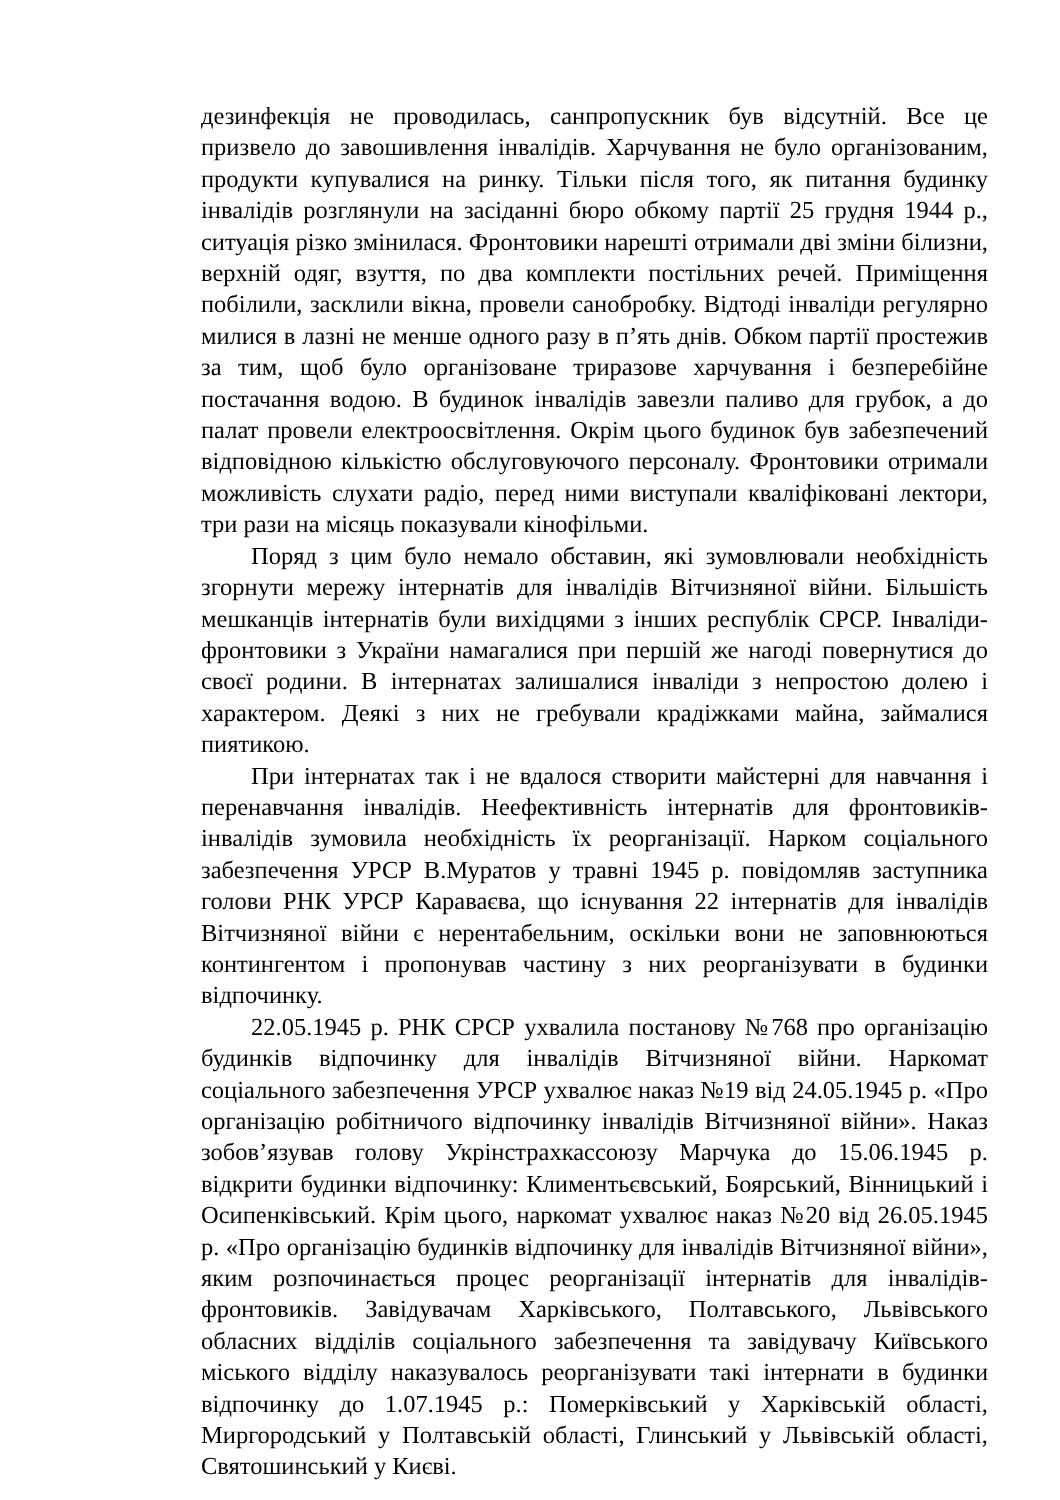дезинфекція не проводилась, санпропускник був відсутній. Все це призвело до завошивлення інвалідів. Харчування не було організованим, продукти купувалися на ринку. Тільки після того, як питання будинку інвалідів розглянули на засіданні бюро обкому партії 25 грудня 1944 р., ситуація різко змінилася. Фронтовики нарешті отримали дві зміни білизни, верхній одяг, взуття, по два комплекти постільних речей. Приміщення побілили, засклили вікна, провели санобробку. Відтоді інваліди регулярно милися в лазні не менше одного разу в п’ять днів. Обком партії простежив за тим, щоб було організоване триразове харчування і безперебійне постачання водою. В будинок інвалідів завезли паливо для грубок, а до палат провели електроосвітлення. Окрім цього будинок був забезпечений відповідною кількістю обслуговуючого персоналу. Фронтовики отримали можливість слухати радіо, перед ними виступали кваліфіковані лектори, три рази на місяць показували кінофільми.
Поряд з цим було немало обставин, які зумовлювали необхідність згорнути мережу інтернатів для інвалідів Вітчизняної війни. Більшість мешканців інтернатів були вихідцями з інших республік СРСР. Інваліди-фронтовики з України намагалися при першій же нагоді повернутися до своєї родини. В інтернатах залишалися інваліди з непростою долею і характером. Деякі з них не гребували крадіжками майна, займалися пиятикою.
При інтернатах так і не вдалося створити майстерні для навчання і перенавчання інвалідів. Неефективність інтернатів для фронтовиків-інвалідів зумовила необхідність їх реорганізації. Нарком соціального забезпечення УРСР В.Муратов у травні 1945 р. повідомляв заступника голови РНК УРСР Караваєва, що існування 22 інтернатів для інвалідів Вітчизняної війни є нерентабельним, оскільки вони не заповнюються контингентом і пропонував частину з них реорганізувати в будинки відпочинку.
22.05.1945 р. РНК СРСР ухвалила постанову №768 про організацію будинків відпочинку для інвалідів Вітчизняної війни. Наркомат соціального забезпечення УРСР ухвалює наказ №19 від 24.05.1945 р. «Про організацію робітничого відпочинку інвалідів Вітчизняної війни». Наказ зобов’язував голову Укрінстрахкассоюзу Марчука до 15.06.1945 р. відкрити будинки відпочинку: Климентьєвський, Боярський, Вінницький і Осипенківський. Крім цього, наркомат ухвалює наказ №20 від 26.05.1945 р. «Про організацію будинків відпочинку для інвалідів Вітчизняної війни», яким розпочинається процес реорганізації інтернатів для інвалідів-фронтовиків. Завідувачам Харківського, Полтавського, Львівського обласних відділів соціального забезпечення та завідувачу Київського міського відділу наказувалось реорганізувати такі інтернати в будинки відпочинку до 1.07.1945 р.: Померківський у Харківській області, Миргородський у Полтавській області, Глинський у Львівській області, Святошинський у Києві.